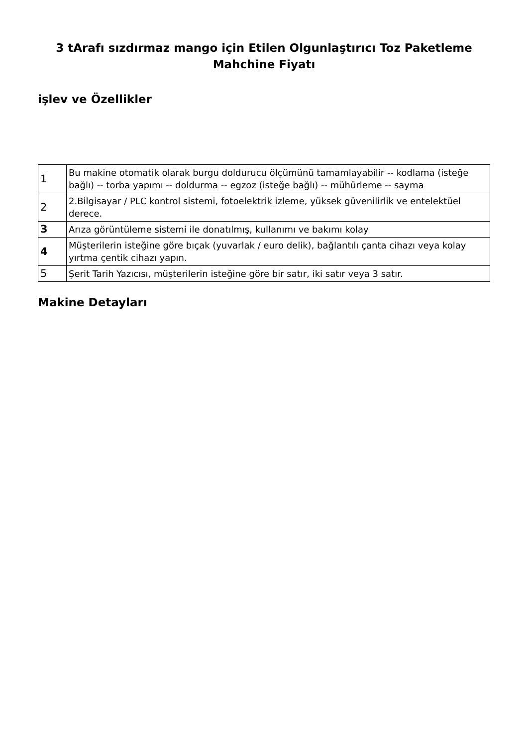3 tArafı sızdırmaz mango için Etilen Olgunlaştırıcı Toz Paketleme Mahchine Fiyatı
işlev ve Özellikler
| 1 | Bu makine otomatik olarak burgu doldurucu ölçümünü tamamlayabilir -- kodlama (isteğe bağlı) -- torba yapımı -- doldurma -- egzoz (isteğe bağlı) -- mühürleme -- sayma |
| 2 | 2.Bilgisayar / PLC kontrol sistemi, fotoelektrik izleme, yüksek güvenilirlik ve entelektüel derece. |
| 3 | Arıza görüntüleme sistemi ile donatılmış, kullanımı ve bakımı kolay |
| 4 | Müşterilerin isteğine göre bıçak (yuvarlak / euro delik), bağlantılı çanta cihazı veya kolay yırtma çentik cihazı yapın. |
| 5 | Şerit Tarih Yazıcısı, müşterilerin isteğine göre bir satır, iki satır veya 3 satır. |
Makine Detayları